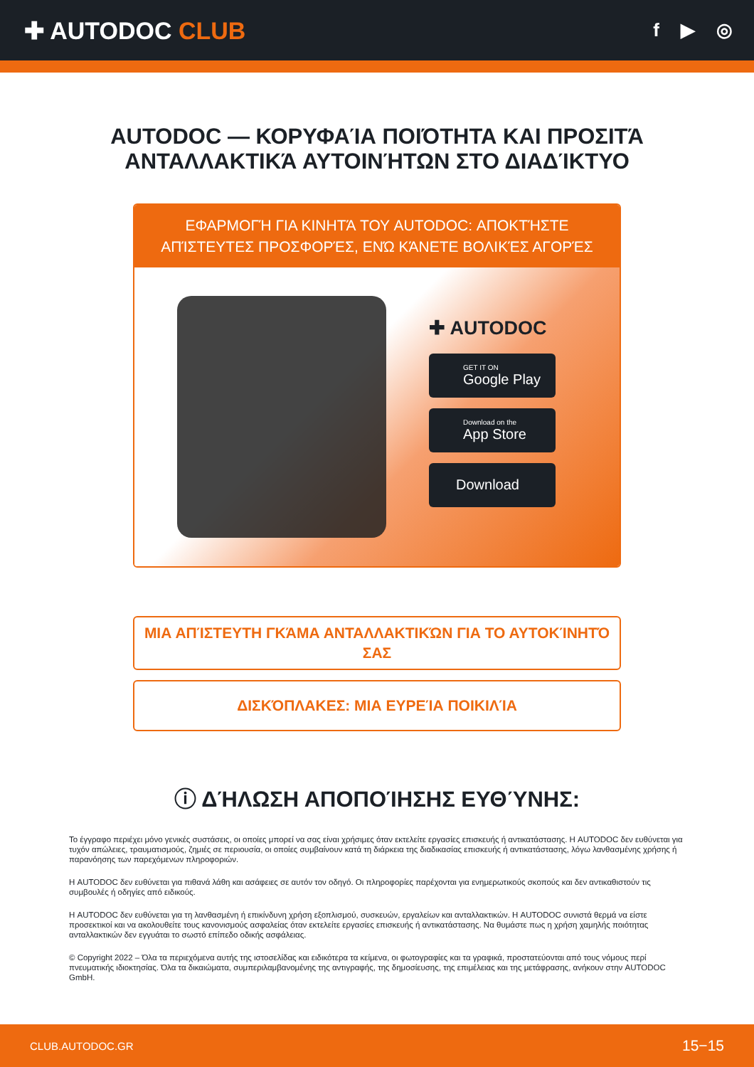✚ AUTODOC CLUB
f ▶ ◎
AUTODOC — ΚΟΡΥΦΑΊΑ ΠΟΙΌΤΗΤΑ ΚΑΙ ΠΡΟΣΙΤΆ ΑΝΤΑΛΛΑΚΤΙΚΆ ΑΥΤΟΙΝΉΤΩΝ ΣΤΟ ΔΙΑΔΊΚΤΥΟ
ΕΦΑΡΜΟΓΉ ΓΙΑ ΚΙΝΗΤΆ ΤΟΥ AUTODOC: ΑΠΟΚΤΉΣΤΕ ΑΠΊΣΤΕΥΤΕΣ ΠΡΟΣΦΟΡΈΣ, ΕΝΏ ΚΆΝΕΤΕ ΒΟΛΙΚΈΣ ΑΓΟΡΈΣ
✚ AUTODOC
GET IT ON
Google Play
Download on the
App Store
Download
ΜΙΑ ΑΠΊΣΤΕΥΤΗ ΓΚΆΜΑ ΑΝΤΑΛΛΑΚΤΙΚΏΝ ΓΙΑ ΤΟ ΑΥΤΟΚΊΝΗΤΌ ΣΑΣ
ΔΙΣΚΌΠΛΑΚΕΣ: ΜΙΑ ΕΥΡΕΊΑ ΠΟΙΚΙΛΊΑ
ⓘ ΔΉΛΩΣΗ ΑΠΟΠΟΊΗΣΗΣ ΕΥΘΎΝΗΣ:
Το έγγραφο περιέχει μόνο γενικές συστάσεις, οι οποίες μπορεί να σας είναι χρήσιμες όταν εκτελείτε εργασίες επισκευής ή αντικατάστασης. Η AUTODOC δεν ευθύνεται για τυχόν απώλειες, τραυματισμούς, ζημιές σε περιουσία, οι οποίες συμβαίνουν κατά τη διάρκεια της διαδικασίας επισκευής ή αντικατάστασης, λόγω λανθασμένης χρήσης ή παρανόησης των παρεχόμενων πληροφοριών.
Η AUTODOC δεν ευθύνεται για πιθανά λάθη και ασάφειες σε αυτόν τον οδηγό. Οι πληροφορίες παρέχονται για ενημερωτικούς σκοπούς και δεν αντικαθιστούν τις συμβουλές ή οδηγίες από ειδικούς.
Η AUTODOC δεν ευθύνεται για τη λανθασμένη ή επικίνδυνη χρήση εξοπλισμού, συσκευών, εργαλείων και ανταλλακτικών. Η AUTODOC συνιστά θερμά να είστε προσεκτικοί και να ακολουθείτε τους κανονισμούς ασφαλείας όταν εκτελείτε εργασίες επισκευής ή αντικατάστασης. Να θυμάστε πως η χρήση χαμηλής ποιότητας ανταλλακτικών δεν εγγυάται το σωστό επίπεδο οδικής ασφάλειας.
© Copyright 2022 – Όλα τα περιεχόμενα αυτής της ιστοσελίδας και ειδικότερα τα κείμενα, οι φωτογραφίες και τα γραφικά, προστατεύονται από τους νόμους περί πνευματικής ιδιοκτησίας. Όλα τα δικαιώματα, συμπεριλαμβανομένης της αντιγραφής, της δημοσίευσης, της επιμέλειας και της μετάφρασης, ανήκουν στην AUTODOC GmbH.
CLUB.AUTODOC.GR 15−15